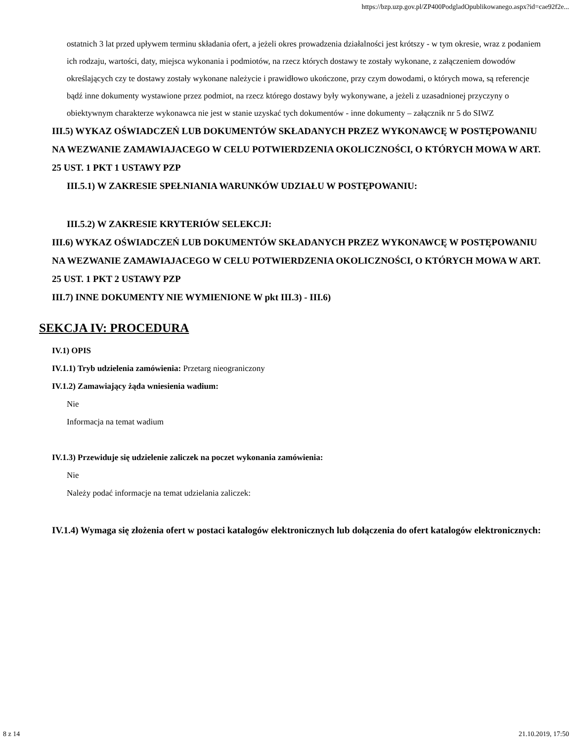https://bzp.uzp.gov.pl/ZP400PodgladOpublikowanego.aspx?id=cae92f2e...
ostatnich 3 lat przed upływem terminu składania ofert, a jeżeli okres prowadzenia działalności jest krótszy - w tym okresie, wraz z podaniem ich rodzaju, wartości, daty, miejsca wykonania i podmiotów, na rzecz których dostawy te zostały wykonane, z załączeniem dowodów określających czy te dostawy zostały wykonane należycie i prawidłowo ukończone, przy czym dowodami, o których mowa, są referencje bądź inne dokumenty wystawione przez podmiot, na rzecz którego dostawy były wykonywane, a jeżeli z uzasadnionej przyczyny o obiektywnym charakterze wykonawca nie jest w stanie uzyskać tych dokumentów - inne dokumenty – załącznik nr 5 do SIWZ
III.5) WYKAZ OŚWIADCZEŃ LUB DOKUMENTÓW SKŁADANYCH PRZEZ WYKONAWCĘ W POSTĘPOWANIU NA WEZWANIE ZAMAWIAJACEGO W CELU POTWIERDZENIA OKOLICZNOŚCI, O KTÓRYCH MOWA W ART. 25 UST. 1 PKT 1 USTAWY PZP
III.5.1) W ZAKRESIE SPEŁNIANIA WARUNKÓW UDZIAŁU W POSTĘPOWANIU:
III.5.2) W ZAKRESIE KRYTERIÓW SELEKCJI:
III.6) WYKAZ OŚWIADCZEŃ LUB DOKUMENTÓW SKŁADANYCH PRZEZ WYKONAWCĘ W POSTĘPOWANIU NA WEZWANIE ZAMAWIAJACEGO W CELU POTWIERDZENIA OKOLICZNOŚCI, O KTÓRYCH MOWA W ART. 25 UST. 1 PKT 2 USTAWY PZP
III.7) INNE DOKUMENTY NIE WYMIENIONE W pkt III.3) - III.6)
SEKCJA IV: PROCEDURA
IV.1) OPIS
IV.1.1) Tryb udzielenia zamówienia: Przetarg nieograniczony
IV.1.2) Zamawiający żąda wniesienia wadium:
Nie
Informacja na temat wadium
IV.1.3) Przewiduje się udzielenie zaliczek na poczet wykonania zamówienia:
Nie
Należy podać informacje na temat udzielania zaliczek:
IV.1.4) Wymaga się złożenia ofert w postaci katalogów elektronicznych lub dołączenia do ofert katalogów elektronicznych:
8 z 14 21.10.2019, 17:50